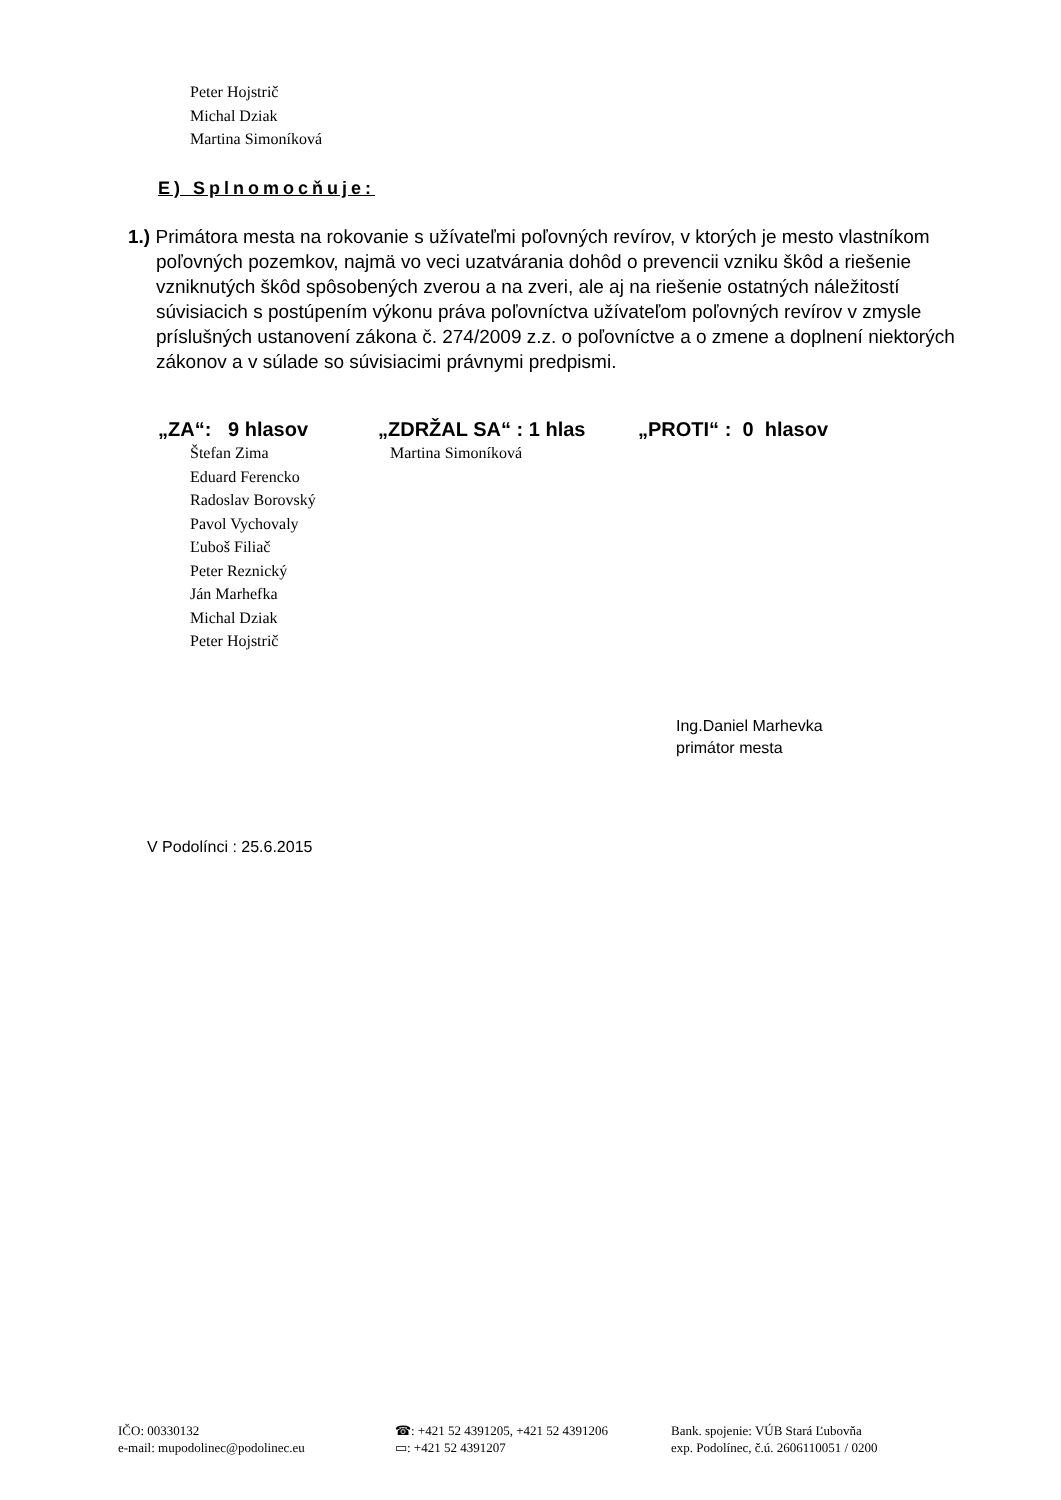Peter Hojstrič
Michal Dziak
Martina Simoníková
E) Splnomocňuje:
1.) Primátora mesta na rokovanie s užívateľmi poľovných revírov, v ktorých je mesto vlastníkom poľovných pozemkov, najmä vo veci uzatvárania dohôd o prevencii vzniku škôd a riešenie vzniknutých škôd spôsobených zverou a na zveri, ale aj na riešenie ostatných náležitostí súvisiacich s postúpením výkonu práva poľovníctva užívateľom poľovných revírov v zmysle príslušných ustanovení zákona č. 274/2009 z.z. o poľovníctve a o zmene a doplnení niektorých zákonov a v súlade so súvisiacimi právnymi predpismi.
„ZA“: 9 hlasov
Štefan Zima
Eduard Ferencko
Radoslav Borovský
Pavol Vychovaly
Ľuboš Filiač
Peter Reznický
Ján Marhefka
Michal Dziak
Peter Hojstrič
„ZDRŽAL SA“ : 1 hlas
Martina Simoníková
„PROTI“ : 0 hlasov
Ing.Daniel Marhevka
primátor mesta
V Podolínci : 25.6.2015
IČO: 00330132
e-mail: mupodolinec@podolinec.eu
☎: +421 52 4391205, +421 52 4391206
▭: +421 52 4391207
Bank. spojenie: VÚB Stará Ľubovňa
exp. Podolínec, č.ú. 2606110051 / 0200